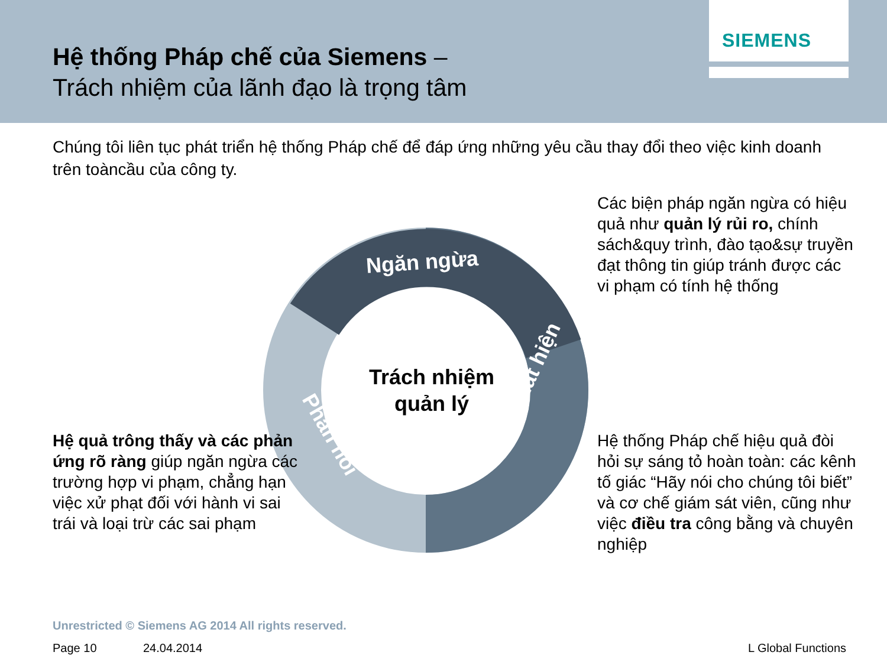Hệ thống Pháp chế của Siemens –
Trách nhiệm của lãnh đạo là trọng tâm
SIEMENS
Chúng tôi liên tục phát triển hệ thống Pháp chế để đáp ứng những yêu cầu thay đổi theo việc kinh doanh trên toàncầu của công ty.
Các biện pháp ngăn ngừa có hiệu quả như quản lý rủi ro, chính sách&quy trình, đào tạo&sự truyền đạt thông tin giúp tránh được các vi phạm có tính hệ thống
Ngăn ngừa
Phát hiện
Phản hồi
Trách nhiệm quản lý
Hệ quả trông thấy và các phản ứng rõ ràng giúp ngăn ngừa các trường hợp vi phạm, chẳng hạn việc xử phạt đối với hành vi sai trái và loại trừ các sai phạm
Hệ thống Pháp chế hiệu quả đòi hỏi sự sáng tỏ hoàn toàn: các kênh tố giác “Hãy nói cho chúng tôi biết” và cơ chế giám sát viên, cũng như việc điều tra công bằng và chuyên nghiệp
Unrestricted © Siemens AG 2014 All rights reserved.
Page 10 24.04.2014 L Global Functions